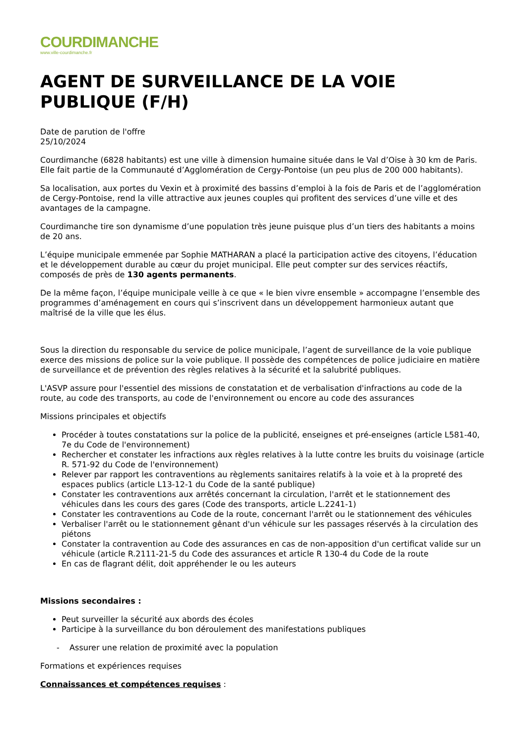COURDIMANCHE
www.ville-courdimanche.fr
AGENT DE SURVEILLANCE DE LA VOIE PUBLIQUE (F/H)
Date de parution de l'offre
25/10/2024
Courdimanche (6828 habitants) est une ville à dimension humaine située dans le Val d’Oise à 30 km de Paris. Elle fait partie de la Communauté d’Agglomération de Cergy-Pontoise (un peu plus de 200 000 habitants).
Sa localisation, aux portes du Vexin et à proximité des bassins d’emploi à la fois de Paris et de l’agglomération de Cergy-Pontoise, rend la ville attractive aux jeunes couples qui profitent des services d’une ville et des avantages de la campagne.
Courdimanche tire son dynamisme d’une population très jeune puisque plus d’un tiers des habitants a moins de 20 ans.
L’équipe municipale emmenée par Sophie MATHARAN a placé la participation active des citoyens, l’éducation et le développement durable au cœur du projet municipal. Elle peut compter sur des services réactifs, composés de près de 130 agents permanents.
De la même façon, l’équipe municipale veille à ce que « le bien vivre ensemble » accompagne l’ensemble des programmes d’aménagement en cours qui s’inscrivent dans un développement harmonieux autant que maîtrisé de la ville que les élus.
Sous la direction du responsable du service de police municipale, l’agent de surveillance de la voie publique exerce des missions de police sur la voie publique. Il possède des compétences de police judiciaire en matière de surveillance et de prévention des règles relatives à la sécurité et la salubrité publiques.
L'ASVP assure pour l'essentiel des missions de constatation et de verbalisation d'infractions au code de la route, au code des transports, au code de l'environnement ou encore au code des assurances
Missions principales et objectifs
Procéder à toutes constatations sur la police de la publicité, enseignes et pré-enseignes (article L581-40, 7e du Code de l'environnement)
Rechercher et constater les infractions aux règles relatives à la lutte contre les bruits du voisinage (article R. 571-92 du Code de l'environnement)
Relever par rapport les contraventions au règlements sanitaires relatifs à la voie et à la propreté des espaces publics (article L13-12-1 du Code de la santé publique)
Constater les contraventions aux arrêtés concernant la circulation, l'arrêt et le stationnement des véhicules dans les cours des gares (Code des transports, article L.2241-1)
Constater les contraventions au Code de la route, concernant l'arrêt ou le stationnement des véhicules
Verbaliser l'arrêt ou le stationnement gênant d'un véhicule sur les passages réservés à la circulation des piétons
Constater la contravention au Code des assurances en cas de non-apposition d'un certificat valide sur un véhicule (article R.2111-21-5 du Code des assurances et article R 130-4 du Code de la route
En cas de flagrant délit, doit appréhender le ou les auteurs
Missions secondaires :
Peut surveiller la sécurité aux abords des écoles
Participe à la surveillance du bon déroulement des manifestations publiques
- Assurer une relation de proximité avec la population
Formations et expériences requises
Connaissances et compétences requises :